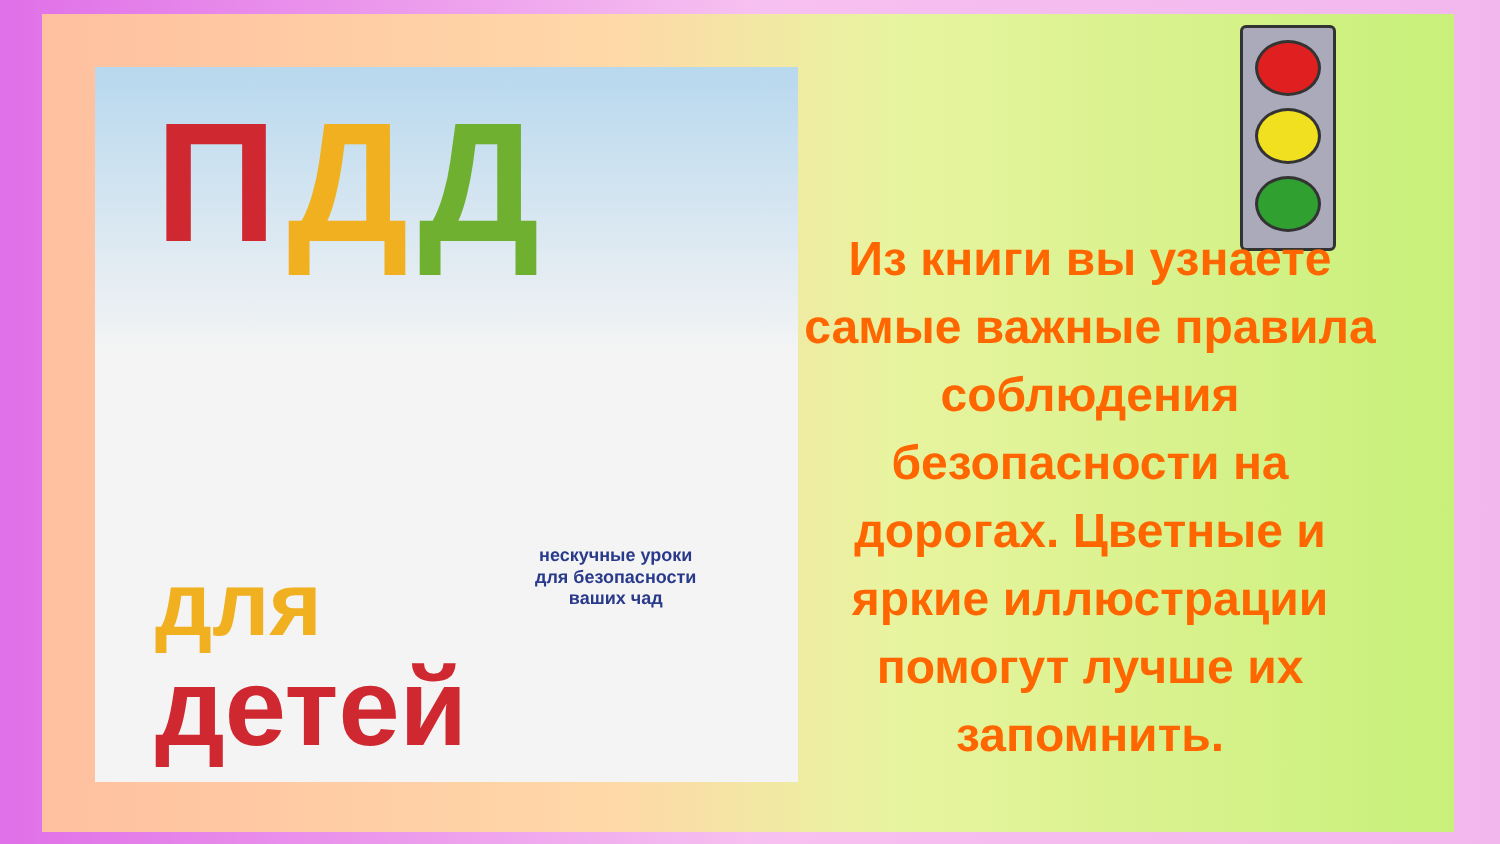П Д Д
нескучные уроки
для безопасности
ваших чад
для
детей
Из книги вы узнаете самые важные правила соблюдения безопасности на дорогах. Цветные и яркие иллюстрации помогут лучше их запомнить.